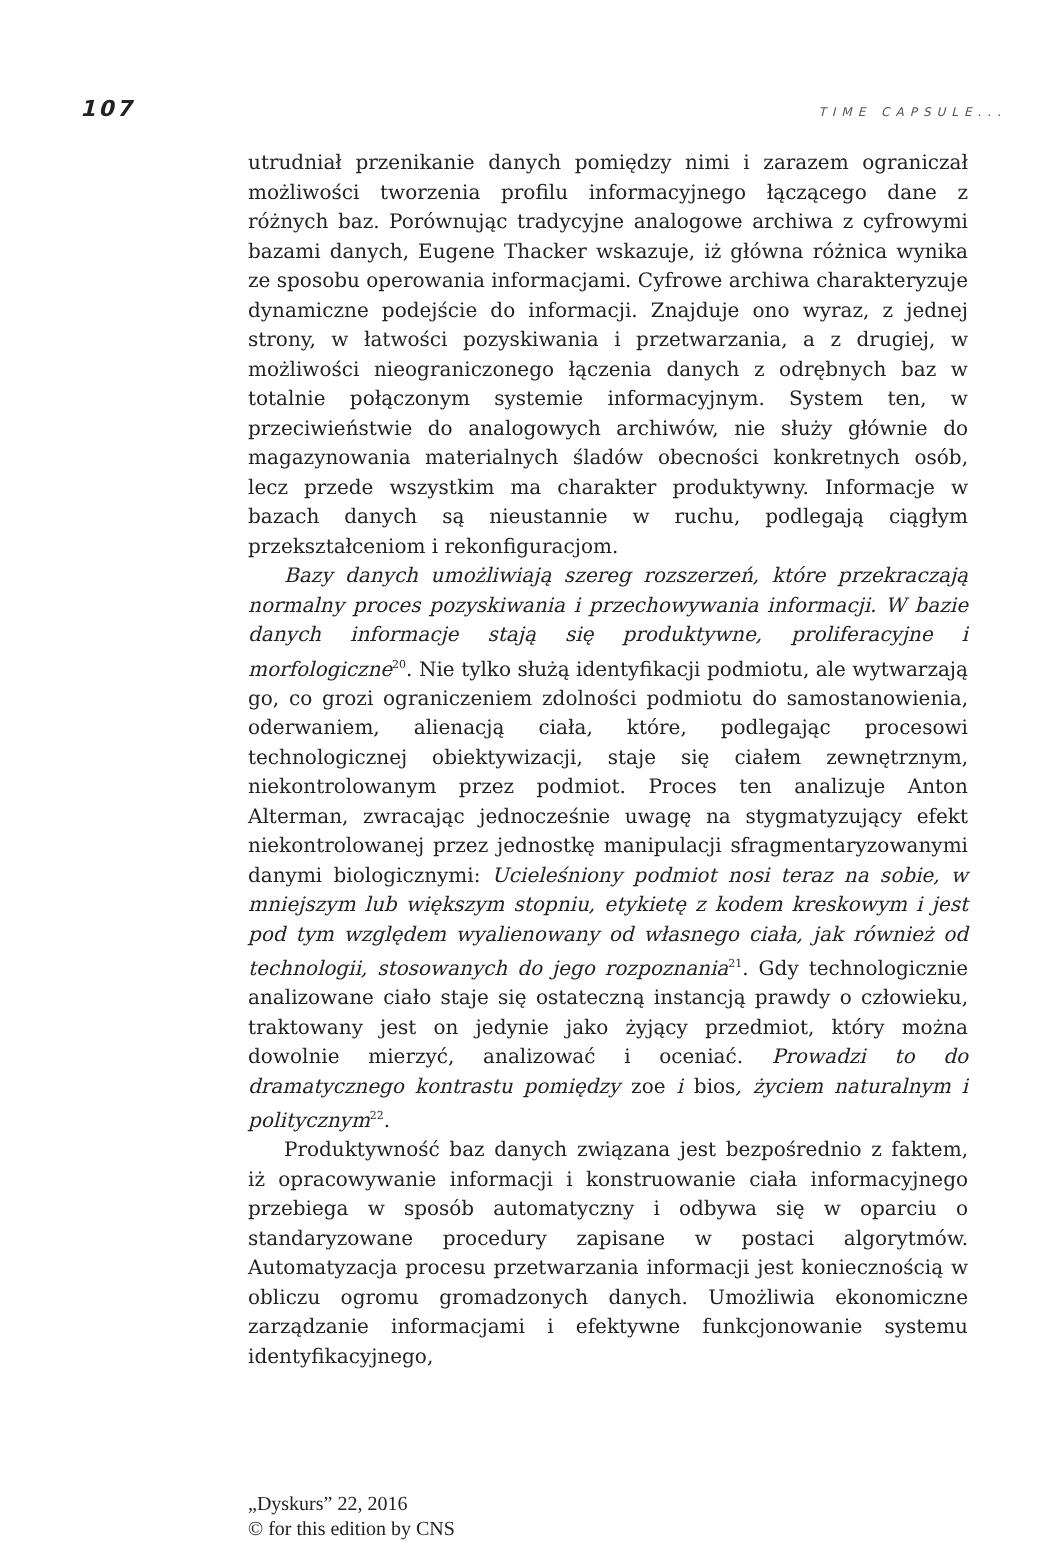107 TIME CAPSULE...
utrudniał przenikanie danych pomiędzy nimi i zarazem ograniczał możliwości tworzenia profilu informacyjnego łączącego dane z różnych baz. Porównując tradycyjne analogowe archiwa z cyfrowymi bazami danych, Eugene Thacker wskazuje, iż główna różnica wynika ze sposobu operowania informacjami. Cyfrowe archiwa charakteryzuje dynamiczne podejście do informacji. Znajduje ono wyraz, z jednej strony, w łatwości pozyskiwania i przetwarzania, a z drugiej, w możliwości nieograniczonego łączenia danych z odrębnych baz w totalnie połączonym systemie informacyjnym. System ten, w przeciwieństwie do analogowych archiwów, nie służy głównie do magazynowania materialnych śladów obecności konkretnych osób, lecz przede wszystkim ma charakter produktywny. Informacje w bazach danych są nieustannie w ruchu, podlegają ciągłym przekształceniom i rekonfiguracjom.
Bazy danych umożliwiają szereg rozszerzeń, które przekraczają normalny proces pozyskiwania i przechowywania informacji. W bazie danych informacje stają się produktywne, proliferacyjne i morfologiczne<sup>20</sup>. Nie tylko służą identyfikacji podmiotu, ale wytwarzają go, co grozi ograniczeniem zdolności podmiotu do samostanowienia, oderwaniem, alienacją ciała, które, podlegając procesowi technologicznej obiektywizacji, staje się ciałem zewnętrznym, niekontrolowanym przez podmiot. Proces ten analizuje Anton Alterman, zwracając jednocześnie uwagę na stygmatyzujący efekt niekontrolowanej przez jednostkę manipulacji sfragmentaryzowanymi danymi biologicznymi: Ucieleśniony podmiot nosi teraz na sobie, w mniejszym lub większym stopniu, etykietę z kodem kreskowym i jest pod tym względem wyalienowany od własnego ciała, jak również od technologii, stosowanych do jego rozpoznania<sup>21</sup>. Gdy technologicznie analizowane ciało staje się ostateczną instancją prawdy o człowieku, traktowany jest on jedynie jako żyjący przedmiot, który można dowolnie mierzyć, analizować i oceniać. Prowadzi to do dramatycznego kontrastu pomiędzy zoe i bios, życiem naturalnym i politycznym<sup>22</sup>.
Produktywność baz danych związana jest bezpośrednio z faktem, iż opracowywanie informacji i konstruowanie ciała informacyjnego przebiega w sposób automatyczny i odbywa się w oparciu o standaryzowane procedury zapisane w postaci algorytmów. Automatyzacja procesu przetwarzania informacji jest koniecznością w obliczu ogromu gromadzonych danych. Umożliwia ekonomiczne zarządzanie informacjami i efektywne funkcjonowanie systemu identyfikacyjnego,
„Dyskurs” 22, 2016
© for this edition by CNS